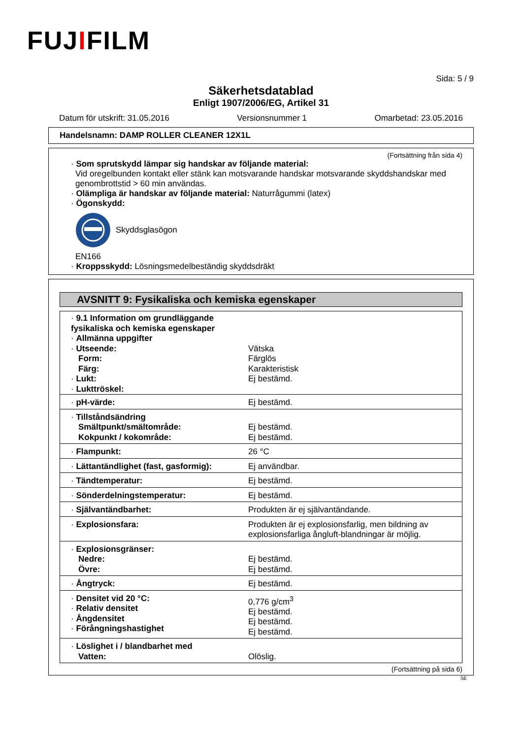FUJIFILM
Sida: 5 / 9
Säkerhetsdatablad
Enligt 1907/2006/EG, Artikel 31
Datum för utskrift: 31.05.2016 Versionsnummer 1 Omarbetad: 23.05.2016
Handelsnamn: DAMP ROLLER CLEANER 12X1L
(Fortsättning från sida 4)
· Som sprutskydd lämpar sig handskar av följande material:
Vid oregelbunden kontakt eller stänk kan motsvarande handskar motsvarande skyddshandskar med genombrottstid > 60 min användas.
· Olämpliga är handskar av följande material: Naturrågummi (latex)
· Ögonskydd:
Skyddsglasögon
EN166
· Kroppsskydd: Lösningsmedelbeständig skyddsdräkt
AVSNITT 9: Fysikaliska och kemiska egenskaper
| · 9.1 Information om grundläggande fysikaliska och kemiska egenskaper · Allmänna uppgifter · Utseende: Form: Färg: · Lukt: · Lukttröskel: | Vätska Färglös Karakteristisk Ej bestämd. |
| · pH-värde: | Ej bestämd. |
| · Tillståndsändring Smältpunkt/smältområde: Kokpunkt / kokområde: | Ej bestämd. Ej bestämd. |
| · Flampunkt: | 26 °C |
| · Lättantändlighet (fast, gasformig): | Ej användbar. |
| · Tändtemperatur: | Ej bestämd. |
| · Sönderdelningstemperatur: | Ej bestämd. |
| · Självantändbarhet: | Produkten är ej självantändande. |
| · Explosionsfara: | Produkten är ej explosionsfarlig, men bildning av explosionsfarliga ångluft-blandningar är möjlig. |
| · Explosionsgränser: Nedre: Övre: | Ej bestämd. Ej bestämd. |
| · Ångtryck: | Ej bestämd. |
| · Densitet vid 20 °C: · Relativ densitet · Ångdensitet · Förångningshastighet | 0,776 g/cm<sup>3</sup> Ej bestämd. Ej bestämd. Ej bestämd. |
| · Löslighet i / blandbarhet med Vatten: | Olöslig. |
(Fortsättning på sida 6)
SE